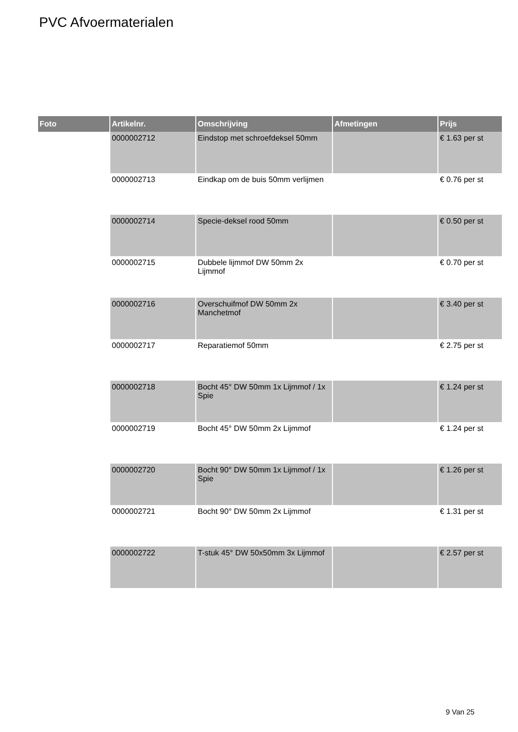PVC Afvoermaterialen
| Foto | Artikelnr. | Omschrijving | Afmetingen | Prijs |
| --- | --- | --- | --- | --- |
| | 0000002712 | Eindstop met schroefdeksel 50mm | | € 1.63 per st |
| | 0000002713 | Eindkap om de buis 50mm verlijmen | | € 0.76 per st |
| | 0000002714 | Specie-deksel rood 50mm | | € 0.50 per st |
| | 0000002715 | Dubbele lijmmof DW 50mm 2x Lijmmof | | € 0.70 per st |
| | 0000002716 | Overschuifmof DW 50mm 2x Manchetmof | | € 3.40 per st |
| | 0000002717 | Reparatiemof 50mm | | € 2.75 per st |
| | 0000002718 | Bocht 45° DW 50mm 1x Lijmmof / 1x Spie | | € 1.24 per st |
| | 0000002719 | Bocht 45° DW 50mm 2x Lijmmof | | € 1.24 per st |
| | 0000002720 | Bocht 90° DW 50mm 1x Lijmmof / 1x Spie | | € 1.26 per st |
| | 0000002721 | Bocht 90° DW 50mm 2x Lijmmof | | € 1.31 per st |
| | 0000002722 | T-stuk 45° DW 50x50mm 3x Lijmmof | | € 2.57 per st |
9 Van 25